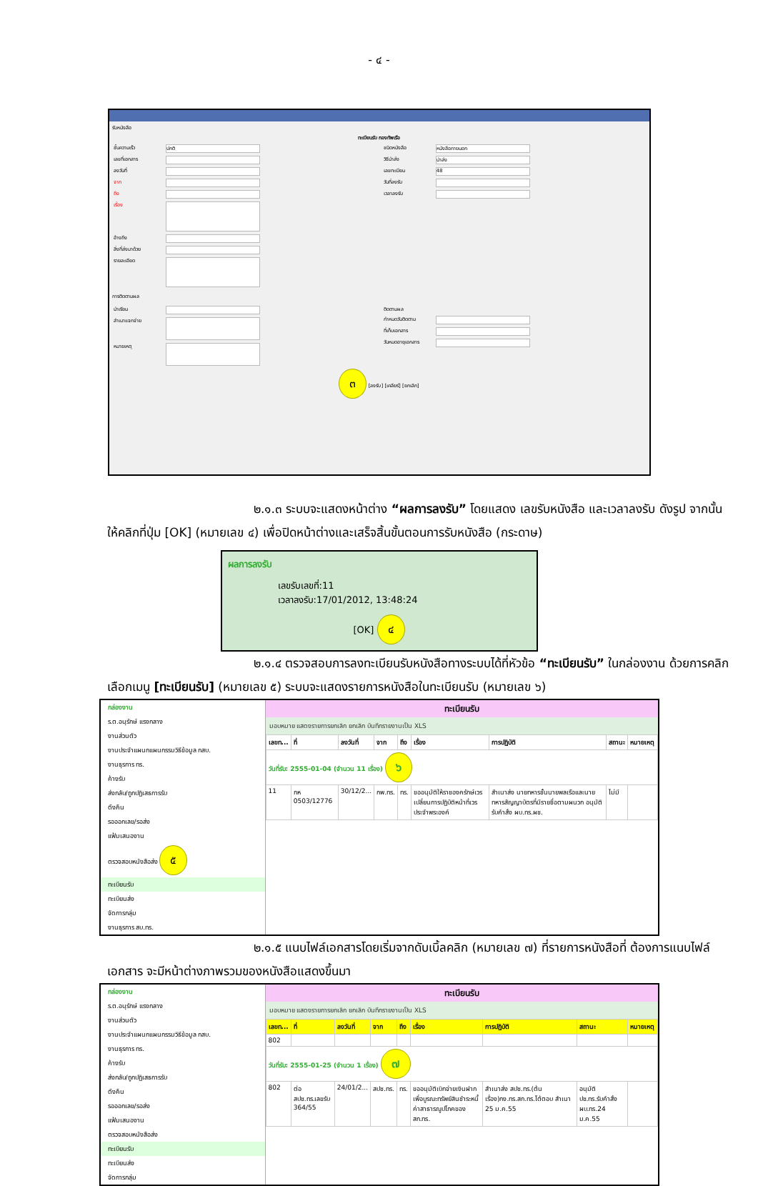- ๔ -
รับหนังสือ
ทะเบียนรับ กองทัพเรือ
ชั้นความเร็ว ปกติ
เลขที่เอกสาร
ลงวันที่
จาก
ถึง
เรื่อง
อ้างถึง
สิ่งที่ส่งมาด้วย
รายละเอียด
ชนิดหนังสือ หนังสือภายนอก
วิธีนำส่ง นำส่ง
เลขทะเบียน 48
วันที่ลงรับ
เวลาลงรับ
การติดตามผล
นำเรียน
สำเนาแจกจ่าย
หมายเหตุ
ติดตามผล
กำหนดวันติดตาม
ที่เก็บเอกสาร
วันหมดอายุเอกสาร
๓ [ลงรับ] [เคลียร์] [ยกเลิก]
๒.๑.๓ ระบบจะแสดงหน้าต่าง “ผลการลงรับ” โดยแสดง เลขรับหนังสือ และเวลาลงรับ ดังรูป จากนั้นให้คลิกที่ปุ่ม [OK] (หมายเลข ๔) เพื่อปิดหน้าต่างและเสร็จสิ้นขั้นตอนการรับหนังสือ (กระดาษ)
ผลการลงรับ
เลขรับเลขที่:11
เวลาลงรับ:17/01/2012, 13:48:24
[OK] ๔
๒.๑.๔ ตรวจสอบการลงทะเบียนรับหนังสือทางระบบได้ที่หัวข้อ “ทะเบียนรับ” ในกล่องงาน ด้วยการคลิกเลือกเมนู [ทะเบียนรับ] (หมายเลข ๕) ระบบจะแสดงรายการหนังสือในทะเบียนรับ (หมายเลข ๖)
กล่องงาน
ร.ต.อนุรักษ์ แรงกลาง
งานส่วนตัว
งานประจำแผนกแผนกรรมวิธีข้อมูล กสบ.
งานธุรการ ทร.
ค้างรับ
ส่งกลับ/ถูกปฏิเสธการรับ
ดึงคืน
รอออกเลข/รอส่ง
แฟ้มเสนองาน
ตรวจสอบหนังสือส่ง ๕
ทะเบียนรับ
ทะเบียนส่ง
จัดการกลุ่ม
งานธุรการ สบ.ทร.
ทะเบียนรับ
มอบหมาย แสดงรายการยกเลิก ยกเลิก บันทึกรายงานเป็น XLS
| เลขท... | ที่ | ลงวันที่ | จาก | ถึง | เรื่อง | การปฏิบัติ | สถานะ | หมายเหตุ |
| --- | --- | --- | --- | --- | --- | --- | --- | --- |
| วันที่รับ: 2555-01-04 (จำนวน 11 เรื่อง) ๖ | | | | | | | | |
| 11 | กห 0503/12776 | 30/12/2... | กพ.ทร. | ทร. | ขออนุมัติให้ราชองครักษ์เวรเปลี่ยนการปฏิบัติหน้าที่เวรประจำพระองค์ | สำเนาส่ง นายทหารชั้นนายพลเรือและนายทหารสัญญาบัตรที่มีรายชื่อตามผนวก อนุมัติ รับคำสั่ง ผบ.ทร.ผช. | ไม่มี | |
๒.๑.๕ แนบไฟล์เอกสารโดยเริ่มจากดับเบิ้ลคลิก (หมายเลข ๗) ที่รายการหนังสือที่ ต้องการแนบไฟล์เอกสาร จะมีหน้าต่างภาพรวมของหนังสือแสดงขึ้นมา
กล่องงาน
ร.ต.อนุรักษ์ แรงกลาง
งานส่วนตัว
งานประจำแผนกแผนกรรมวิธีข้อมูล กสบ.
งานธุรการ ทร.
ค้างรับ
ส่งกลับ/ถูกปฏิเสธการรับ
ดึงคืน
รอออกเลข/รอส่ง
แฟ้มเสนองาน
ตรวจสอบหนังสือส่ง
ทะเบียนรับ
ทะเบียนส่ง
จัดการกลุ่ม
ทะเบียนรับ
มอบหมาย แสดงรายการยกเลิก ยกเลิก บันทึกรายงานเป็น XLS
| เลขท... | ที่ | ลงวันที่ | จาก | ถึง | เรื่อง | การปฏิบัติ | สถานะ | หมายเหตุ |
| --- | --- | --- | --- | --- | --- | --- | --- | --- |
| 802 | | | | | | | | |
| วันที่รับ: 2555-01-25 (จำนวน 1 เรื่อง) ๗ | | | | | | | | |
| 802 | ต่อ สปช.ทร.เลขรับ 364/55 | 24/01/2... | สปช.ทร. | ทร. | ขออนุมัติเบิกจ่ายเงินฝากเพื่อบูรณะทรัพย์สินชำระหนี้ค่าสาธารณูปโภคของสก.ทร. | สำเนาส่ง สปช.ทร.(ต้นเรื่อง)กง.ทร.สก.ทร.โต้ตอบ สำเนา 25 ม.ค.55 | อนุมัติ ปช.ทร.รับคำสั่ง ผบ.ทร.24 ม.ค.55 | |